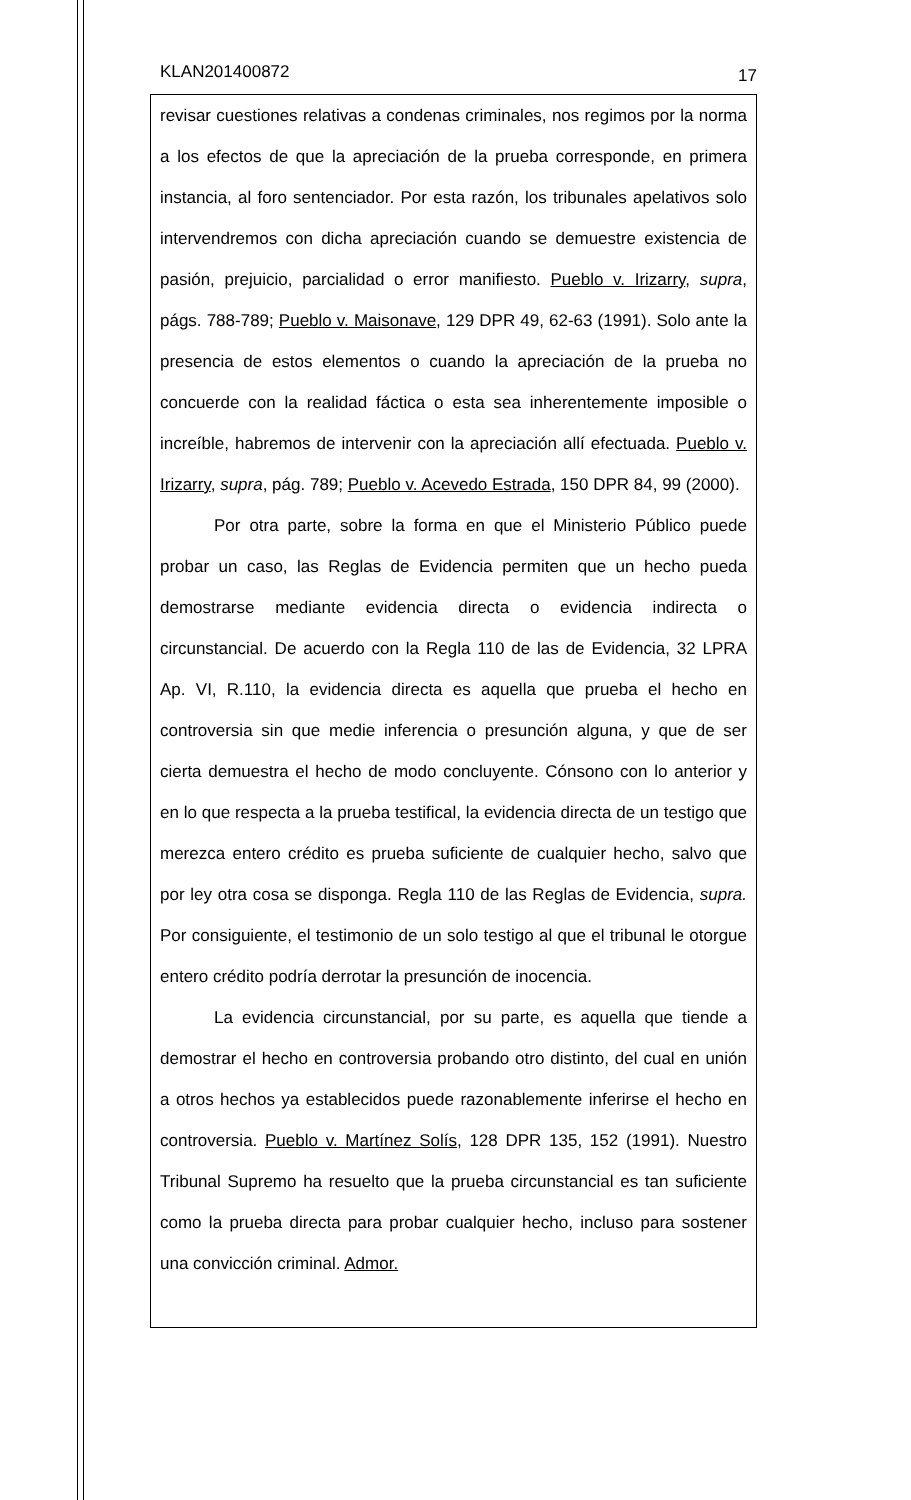KLAN201400872 17
revisar cuestiones relativas a condenas criminales, nos regimos por la norma a los efectos de que la apreciación de la prueba corresponde, en primera instancia, al foro sentenciador. Por esta razón, los tribunales apelativos solo intervendremos con dicha apreciación cuando se demuestre existencia de pasión, prejuicio, parcialidad o error manifiesto. Pueblo v. Irizarry, supra, págs. 788-789; Pueblo v. Maisonave, 129 DPR 49, 62-63 (1991). Solo ante la presencia de estos elementos o cuando la apreciación de la prueba no concuerde con la realidad fáctica o esta sea inherentemente imposible o increíble, habremos de intervenir con la apreciación allí efectuada. Pueblo v. Irizarry, supra, pág. 789; Pueblo v. Acevedo Estrada, 150 DPR 84, 99 (2000).
Por otra parte, sobre la forma en que el Ministerio Público puede probar un caso, las Reglas de Evidencia permiten que un hecho pueda demostrarse mediante evidencia directa o evidencia indirecta o circunstancial. De acuerdo con la Regla 110 de las de Evidencia, 32 LPRA Ap. VI, R.110, la evidencia directa es aquella que prueba el hecho en controversia sin que medie inferencia o presunción alguna, y que de ser cierta demuestra el hecho de modo concluyente. Cónsono con lo anterior y en lo que respecta a la prueba testifical, la evidencia directa de un testigo que merezca entero crédito es prueba suficiente de cualquier hecho, salvo que por ley otra cosa se disponga. Regla 110 de las Reglas de Evidencia, supra. Por consiguiente, el testimonio de un solo testigo al que el tribunal le otorgue entero crédito podría derrotar la presunción de inocencia.
La evidencia circunstancial, por su parte, es aquella que tiende a demostrar el hecho en controversia probando otro distinto, del cual en unión a otros hechos ya establecidos puede razonablemente inferirse el hecho en controversia. Pueblo v. Martínez Solís, 128 DPR 135, 152 (1991). Nuestro Tribunal Supremo ha resuelto que la prueba circunstancial es tan suficiente como la prueba directa para probar cualquier hecho, incluso para sostener una convicción criminal. Admor.